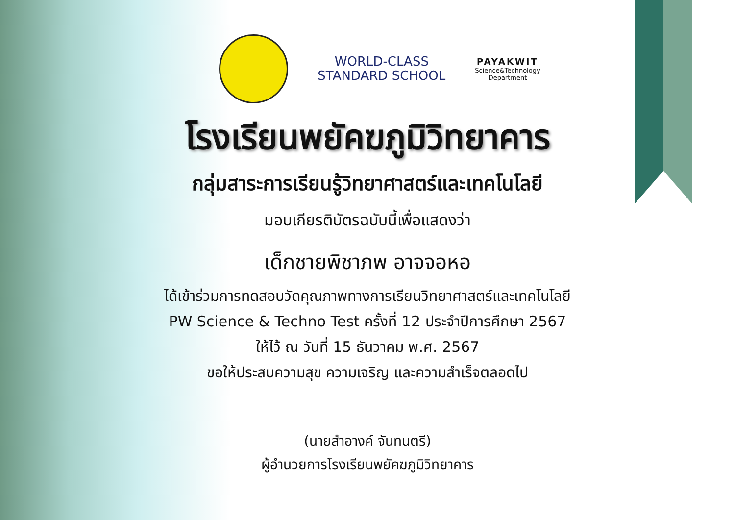WORLD-CLASS
STANDARD SCHOOL
PAYAKWIT
Science&Technology
Department
โรงเรียนพยัคฆภูมิวิทยาคาร
กลุ่มสาระการเรียนรู้วิทยาศาสตร์และเทคโนโลยี
มอบเกียรติบัตรฉบับนี้เพื่อแสดงว่า
เด็กชายพิชาภพ อาจจอหอ
ได้เข้าร่วมการทดสอบวัดคุณภาพทางการเรียนวิทยาศาสตร์และเทคโนโลยี
PW Science & Techno Test ครั้งที่ 12 ประจำปีการศึกษา 2567
ให้ไว้ ณ วันที่ 15 ธันวาคม พ.ศ. 2567
ขอให้ประสบความสุข ความเจริญ และความสำเร็จตลอดไป
(นายสำอางค์ จันทนตรี)
ผู้อำนวยการโรงเรียนพยัคฆภูมิวิทยาคาร